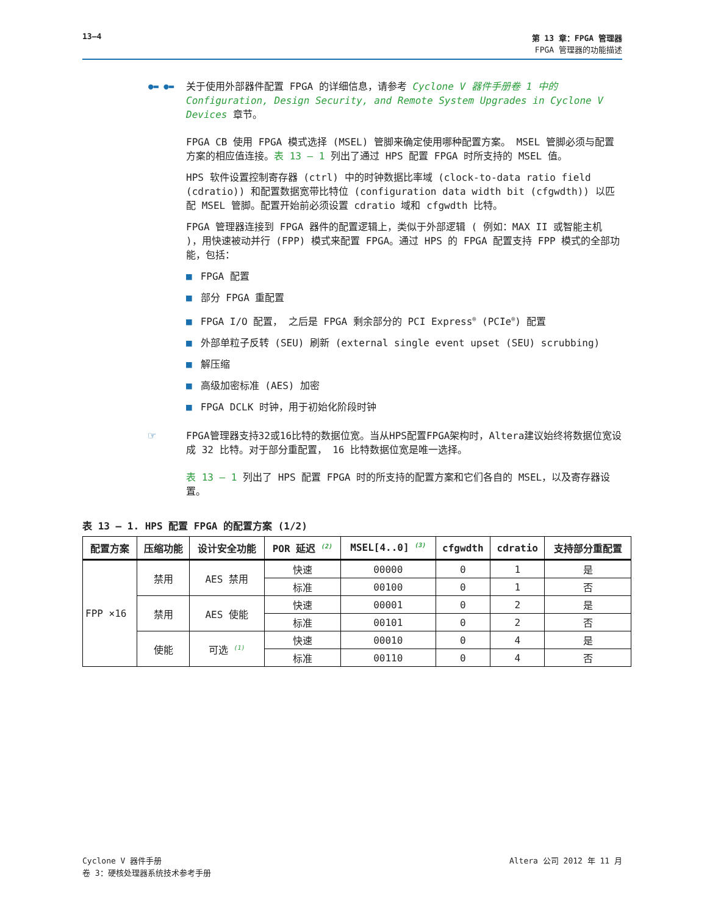13–4 第 13 章：FPGA 管理器
FPGA 管理器的功能描述
●▬ ●▬ 关于使用外部器件配置 FPGA 的详细信息，请参考 Cyclone V 器件手册卷 1 中的 Configuration, Design Security, and Remote System Upgrades in Cyclone V Devices 章节。
FPGA CB 使用 FPGA 模式选择 (MSEL) 管脚来确定使用哪种配置方案。 MSEL 管脚必须与配置方案的相应值连接。表 13 – 1 列出了通过 HPS 配置 FPGA 时所支持的 MSEL 值。
HPS 软件设置控制寄存器 (ctrl) 中的时钟数据比率域 (clock-to-data ratio field (cdratio)) 和配置数据宽带比特位 (configuration data width bit (cfgwdth)) 以匹配 MSEL 管脚。配置开始前必须设置 cdratio 域和 cfgwdth 比特。
FPGA 管理器连接到 FPGA 器件的配置逻辑上，类似于外部逻辑 ( 例如：MAX II 或智能主机 )，用快速被动并行 (FPP) 模式来配置 FPGA。通过 HPS 的 FPGA 配置支持 FPP 模式的全部功能，包括：
■ FPGA 配置
■ 部分 FPGA 重配置
■ FPGA I/O 配置， 之后是 FPGA 剩余部分的 PCI Express<sup>®</sup> (PCIe<sup>®</sup>) 配置
■ 外部单粒子反转 (SEU) 刷新 (external single event upset (SEU) scrubbing)
■ 解压缩
■ 高级加密标准 (AES) 加密
■ FPGA DCLK 时钟，用于初始化阶段时钟
☞ FPGA管理器支持32或16比特的数据位宽。当从HPS配置FPGA架构时，Altera建议始终将数据位宽设成 32 比特。对于部分重配置， 16 比特数据位宽是唯一选择。
表 13 – 1 列出了 HPS 配置 FPGA 时的所支持的配置方案和它们各自的 MSEL，以及寄存器设置。
表 13 – 1. HPS 配置 FPGA 的配置方案 (1/2)
| 配置方案 | 压缩功能 | 设计安全功能 | POR 延迟 <sup>(2)</sup> | MSEL[4..0] <sup>(3)</sup> | cfgwdth | cdratio | 支持部分重配置 |
| --- | --- | --- | --- | --- | --- | --- | --- |
| FPP ×16 | 禁用 | AES 禁用 | 快速 | 00000 | 0 | 1 | 是 |
| | | | 标准 | 00100 | 0 | 1 | 否 |
| | 禁用 | AES 使能 | 快速 | 00001 | 0 | 2 | 是 |
| | | | 标准 | 00101 | 0 | 2 | 否 |
| | 使能 | 可选 <sup>(1)</sup> | 快速 | 00010 | 0 | 4 | 是 |
| | | | 标准 | 00110 | 0 | 4 | 否 |
Cyclone V 器件手册
卷 3：硬核处理器系统技术参考手册
Altera 公司 2012 年 11 月